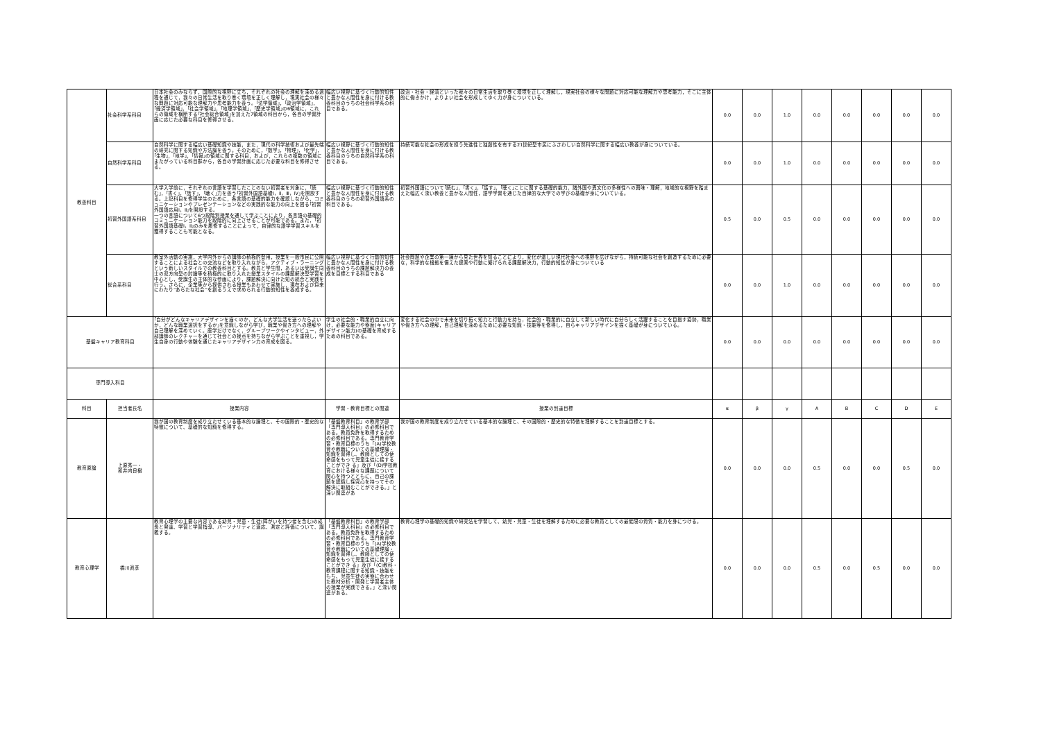| 教養科目 | 社会科学系科目 | 日本社会のみならず，国際的な視野に立ち，それぞれの社会の理解を深める過程を通じて，我々の日常生活を取り巻く環境を正しく理解し，現実社会の様々な問題に対応可能な理解力や思考能力を養う。｢法学領域｣，｢政治学領域｣，｢経済学領域｣，｢社会学領域｣，｢地理学領域｣，｢歴史学領域｣の6領域に，これらの領域を横断する｢社会総合領域｣を加えた7領域の科目から，各自の学習計画に応じた必要な科目を修得させる。 | 幅広い視野に基づく行動的知性と豊かな人間性を身に付ける教養科目のうちの社会科学系の科目である。 | 政治・社会・経済といった我々の日常生活を取り巻く環境を正しく理解し，現実社会の様々な問題に対応可能な理解力や思考能力，そこに主体的に働きかけ，よりよい社会を形成してゆく力が身についている。 | 0.0 | 0.0 | 1.0 | 0.0 | 0.0 | 0.0 | 0.0 | 0.0 |
| | 自然科学系科目 | 自然科学に関する幅広い基礎知識や技能，また，現代の科学技術および最先端の研究に関する知識や方法論を養う。そのために，｢数学｣，｢物理｣，｢化学｣，｢生物｣，｢地学｣，｢情報｣の領域に関する科目，および，これらの複数の領域にまたがっている科目群から，各自の学習計画に応じた必要な科目を修得させる。 | 幅広い視野に基づく行動的知性と豊かな人間性を身に付ける教養科目のうちの自然科学系の科目である。 | 持続可能な社会の形成を担う先進性と独創性を有する21世紀型市民にふさわしい自然科学に関する幅広い教養が身についている。 | 0.0 | 0.0 | 1.0 | 0.0 | 0.0 | 0.0 | 0.0 | 0.0 |
| | 初習外国語系科目 | 大学入学前に，それぞれの言語を学習したことのない初習者を対象に，｢読む｣，｢書く｣，｢話す｣，｢聴く｣力を養う｢初習外国語基礎Ⅰ，Ⅱ，Ⅲ，Ⅳ｣を開設する。上記科目を修得学生のために，各言語の基礎的能力を確認しながら，コミュニケーションやプレゼンテーションなどの実践的な能力の向上を図る｢初習外国語応用Ⅰ，Ⅱ｣を開設する。 一つの言語について6つ段階別授業を通して学ぶことにより，各言語の基礎的コミュニケーション能力を段階的に向上させることが可能である。また，｢初習外国語基礎Ⅰ，Ⅱ｣のみを履修することによって，自律的な語学学習スキルを獲得することも可能となる。 | 幅広い視野に基づく行動的知性と豊かな人間性を身に付ける教養科目のうちの初習外国語系の科目である。 | 初習外国語について｢読む｣，｢書く｣，｢話す｣，｢聴く｣ことに関する基礎的能力，諸外国や異文化の多様性への興味・理解，地域的な視野を踏まえた幅広く深い教養と豊かな人間性，語学学習を通じた自律的な大学での学びの基礎が身についている。 | 0.5 | 0.0 | 0.5 | 0.0 | 0.0 | 0.0 | 0.0 | 0.0 |
| | 総合系科目 | 教室外活動の実施，大学内外からの講師の積極的登用，授業を一般市民に公開することによる社会との交流などを取り入れながら，アクティブ・ラーニングという新しいスタイルでの教養科目とする。教員と学生間，あるいは受講生同士の双方向型の討論等を積極的に取り入れた授業スタイルの課題解決型学習を中心とし，受講生の主体的な参画により，課題解決に向けた知の統合と実践を行う。さらに，企業等から提供される授業もあわせて実施し，現在および将来にわたり“あらたな社会”を創るうえで求められる行動的知性を養成する。 | 幅広い視野に基づく行動的知性と豊かな人間性を身に付ける教養科目のうちの課題解決力の養成を目標とする科目である | 社会問題や企業の第一線から見た世界を知ることにより，変化が激しい現代社会への視野を広げながら，持続可能な社会を創造するために必要な，科学的な根拠を備えた提案や行動に繋げられる課題解決力，行動的知性が身についている | 0.0 | 0.0 | 1.0 | 0.0 | 0.0 | 0.0 | 0.0 | 0.0 |
| 基盤キャリア教育科目 | | ｢自分がどんなキャリアデザインを描くのか，どんな大学生活を送ったらよいか，どんな職業選択をするか｣を意識しながら学び，職業や働き方への理解や自己理解を深めていく。座学だけでなく，グループワークやインタビュー，外部講師のレクチャーを通じて社会との接点を持ちながら学ぶことを重視し，学生自身の行動や体験を通じたキャリアデザイン力の育成を図る。 | 学生の社会的・職業的自立に向け，必要な能力や態度(キャリアデザイン能力)の基礎を育成するための科目である。 | 変化する社会の中で未来を切り拓く知力と行動力を持ち，社会的・職業的に自立して新しい時代に自分らしく活躍することを目指す姿勢，職業や働き方への理解，自己理解を深めるために必要な知識・技能等を修得し，自らキャリアデザインを描く基礎が身についている。 | 0.0 | 0.0 | 0.0 | 0.0 | 0.0 | 0.0 | 0.0 | 0.0 |
| 専門導入科目 | | | | | | | | | | | | |
| 科目 | 担当者氏名 | 授業内容 | 学習・教育目標との関連 | 授業の到達目標 | α | β | γ | A | B | C | D | E |
| 教育原論 | 上原秀一・ 和井内良樹 | 我が国の教育制度を成り立たせている基本的な論理と、その国際的・歴史的な特徴について、基礎的な知識を修得する。 | 「基盤教育科目」の教育学部「専門導入科目」の必修科目である。教員免許を取得するための必修科目である。専門教育学習・教育目標のうち「(A)学校教育や教職についての基礎理論・知識を習得し、教師としての使命感をもって児童生徒に接することができ る」及び「(D)学校教育における様々な課題について関心を持つとともに、自己の課題を認識し探究心を持ってその解決に取組むことができる。」と深い関連があ | 我が国の教育制度を成り立たせている基本的な論理と、その国際的・歴史的な特徴を理解することを到達目標とする。 | 0.0 | 0.0 | 0.0 | 0.5 | 0.0 | 0.0 | 0.5 | 0.0 |
| 教育心理学 | 橋川眞彦 | 教育心理学の主要な内容である幼児・児童・生徒(障がいを持つ者を含む)の成長と発達、学習と学習指導、パーソナリティと適応、測定と評価について、講義する。 | 「基盤教育科目」の教育学部「専門導入科目」の必修科目である。教員免許を取得するための必修科目である。専門教育学習・教育目標のうち「(A)学校教育や教職についての基礎理論・知識を習得し、教師としての使命感をもって児童生徒に接することができ る」及び「(C)教科・教育課程に関する知識・技能をもち、児童生徒の実態に合わせた教材分析・開発と学習者主体の授業が実践できる。」と深い関連がある。 | 教育心理学の基礎的知識や研究法を学習して、幼児・児童・生徒を理解するために必要な教員としての最低限の資質・能力を身につける。 | 0.0 | 0.0 | 0.0 | 0.5 | 0.0 | 0.5 | 0.0 | 0.0 |